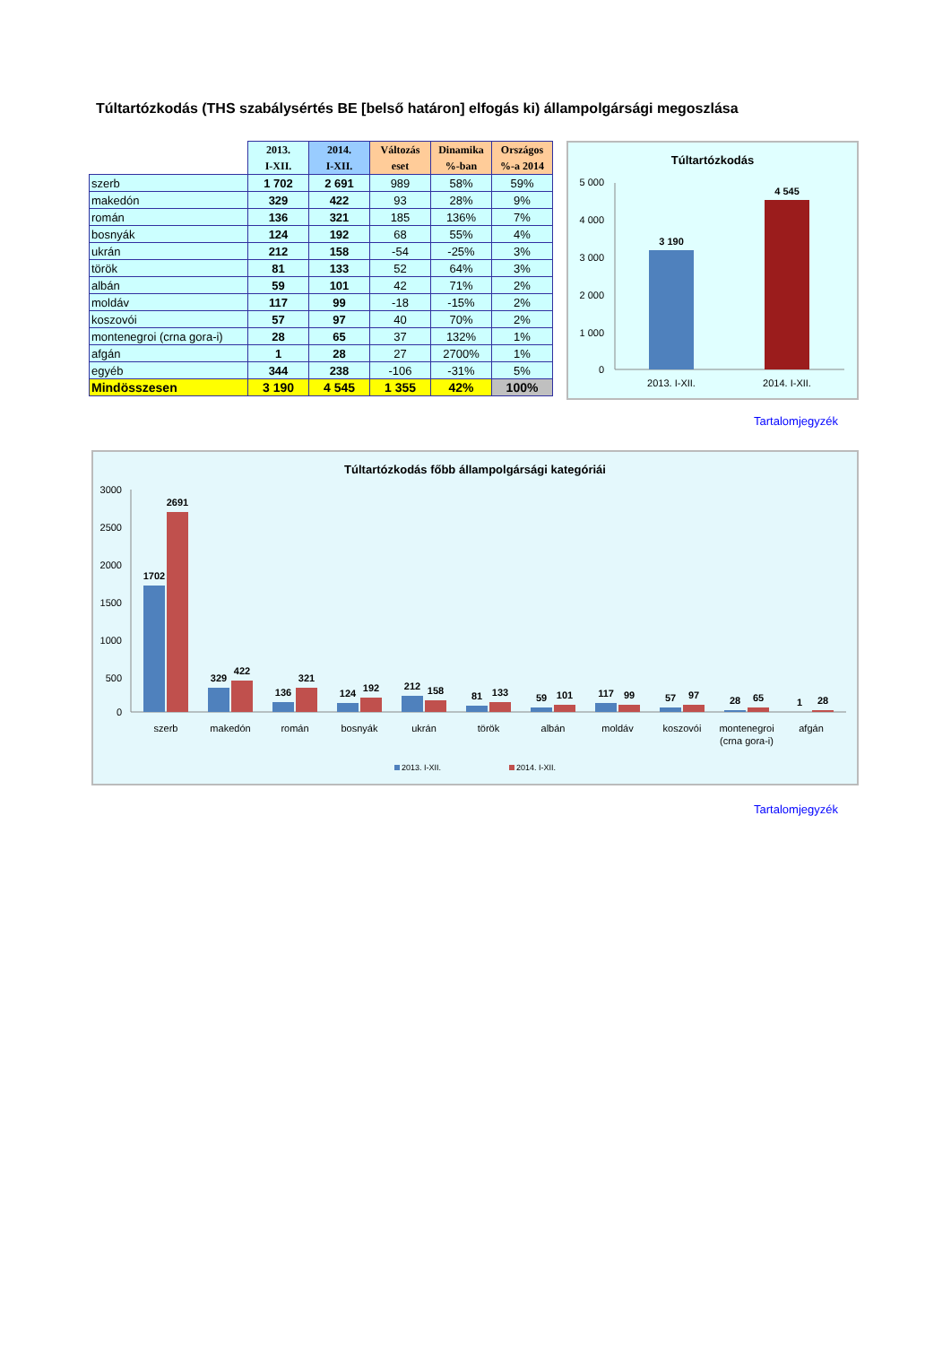Túltartózkodás (THS szabálysértés BE [belső határon] elfogás ki) állampolgársági megoszlása
| | 2013. I-XII. | 2014. I-XII. | Változás eset | Dinamika %-ban | Országos %-a 2014 |
| --- | --- | --- | --- | --- | --- |
| szerb | 1 702 | 2 691 | 989 | 58% | 59% |
| makedón | 329 | 422 | 93 | 28% | 9% |
| román | 136 | 321 | 185 | 136% | 7% |
| bosnyák | 124 | 192 | 68 | 55% | 4% |
| ukrán | 212 | 158 | -54 | -25% | 3% |
| török | 81 | 133 | 52 | 64% | 3% |
| albán | 59 | 101 | 42 | 71% | 2% |
| moldáv | 117 | 99 | -18 | -15% | 2% |
| koszovói | 57 | 97 | 40 | 70% | 2% |
| montenegroi (crna gora-i) | 28 | 65 | 37 | 132% | 1% |
| afgán | 1 | 28 | 27 | 2700% | 1% |
| egyéb | 344 | 238 | -106 | -31% | 5% |
| Mindösszesen | 3 190 | 4 545 | 1 355 | 42% | 100% |
Túltartózkodás
5 000
4 000
3 000
2 000
1 000
0
3 190
4 545
2013. I-XII.
2014. I-XII.
Tartalomjegyzék
Túltartózkodás főbb állampolgársági kategóriái
3000
2500
2000
1500
1000
500
0
1702
2691
329
422
136
321
124
192
212
158
81
133
59
101
117
99
57
97
28
65
1
28
szerb
makedón
román
bosnyák
ukrán
török
albán
moldáv
koszovói
montenegroi
(crna gora-i)
afgán
2013. I-XII.
2014. I-XII.
Tartalomjegyzék